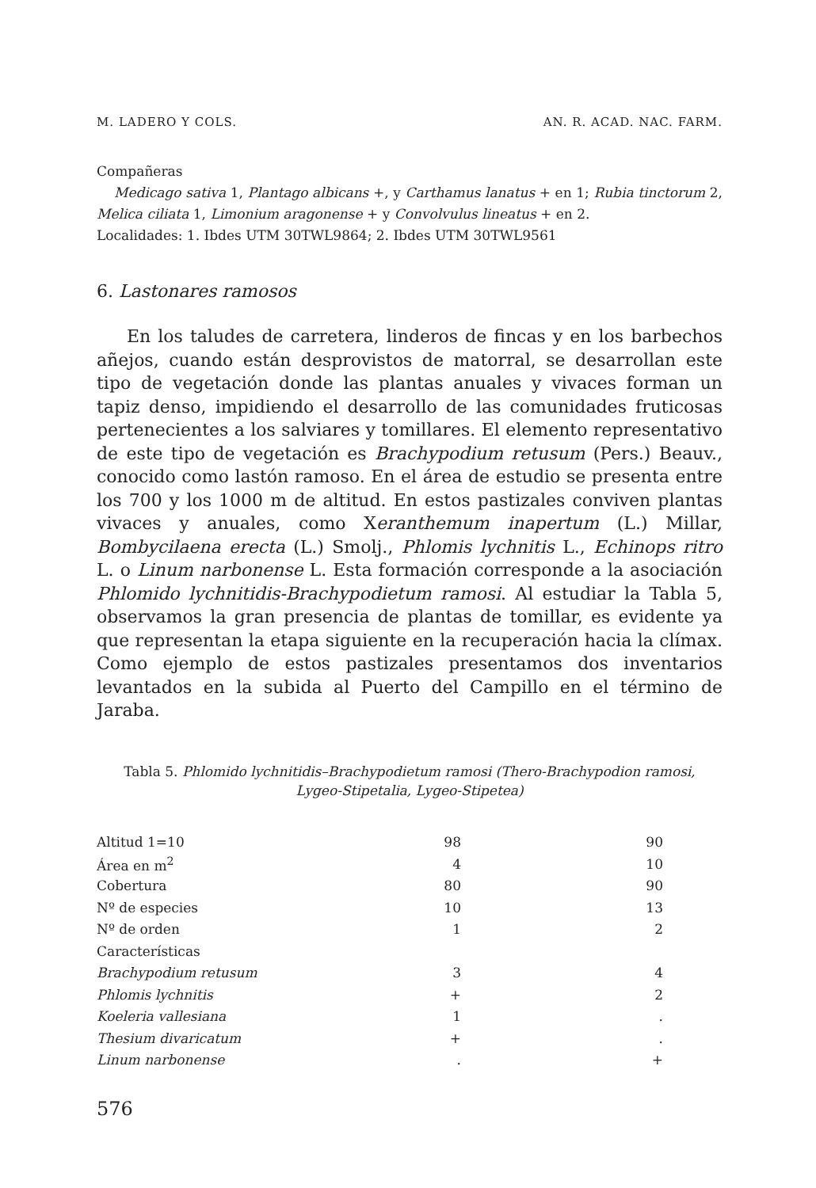M. LADERO Y COLS. AN. R. ACAD. NAC. FARM.
Compañeras
Medicago sativa 1, Plantago albicans +, y Carthamus lanatus + en 1; Rubia tinctorum 2, Melica ciliata 1, Limonium aragonense + y Convolvulus lineatus + en 2.
Localidades: 1. Ibdes UTM 30TWL9864; 2. Ibdes UTM 30TWL9561
6. Lastonares ramosos
En los taludes de carretera, linderos de fincas y en los barbechos añejos, cuando están desprovistos de matorral, se desarrollan este tipo de vegetación donde las plantas anuales y vivaces forman un tapiz denso, impidiendo el desarrollo de las comunidades fruticosas pertenecientes a los salviares y tomillares. El elemento representativo de este tipo de vegetación es Brachypodium retusum (Pers.) Beauv., conocido como lastón ramoso. En el área de estudio se presenta entre los 700 y los 1000 m de altitud. En estos pastizales conviven plantas vivaces y anuales, como Xeranthemum inapertum (L.) Millar, Bombycilaena erecta (L.) Smolj., Phlomis lychnitis L., Echinops ritro L. o Linum narbonense L. Esta formación corresponde a la asociación Phlomido lychnitidis-Brachypodietum ramosi. Al estudiar la Tabla 5, observamos la gran presencia de plantas de tomillar, es evidente ya que representan la etapa siguiente en la recuperación hacia la clímax. Como ejemplo de estos pastizales presentamos dos inventarios levantados en la subida al Puerto del Campillo en el término de Jaraba.
Tabla 5. Phlomido lychnitidis–Brachypodietum ramosi (Thero-Brachypodion ramosi, Lygeo-Stipetalia, Lygeo-Stipetea)
| Altitud 1=10 | 98 | 90 |
| Área en m<sup>2</sup> | 4 | 10 |
| Cobertura | 80 | 90 |
| Nº de especies | 10 | 13 |
| Nº de orden | 1 | 2 |
| Características | | |
| Brachypodium retusum | 3 | 4 |
| Phlomis lychnitis | + | 2 |
| Koeleria vallesiana | 1 | . |
| Thesium divaricatum | + | . |
| Linum narbonense | . | + |
576